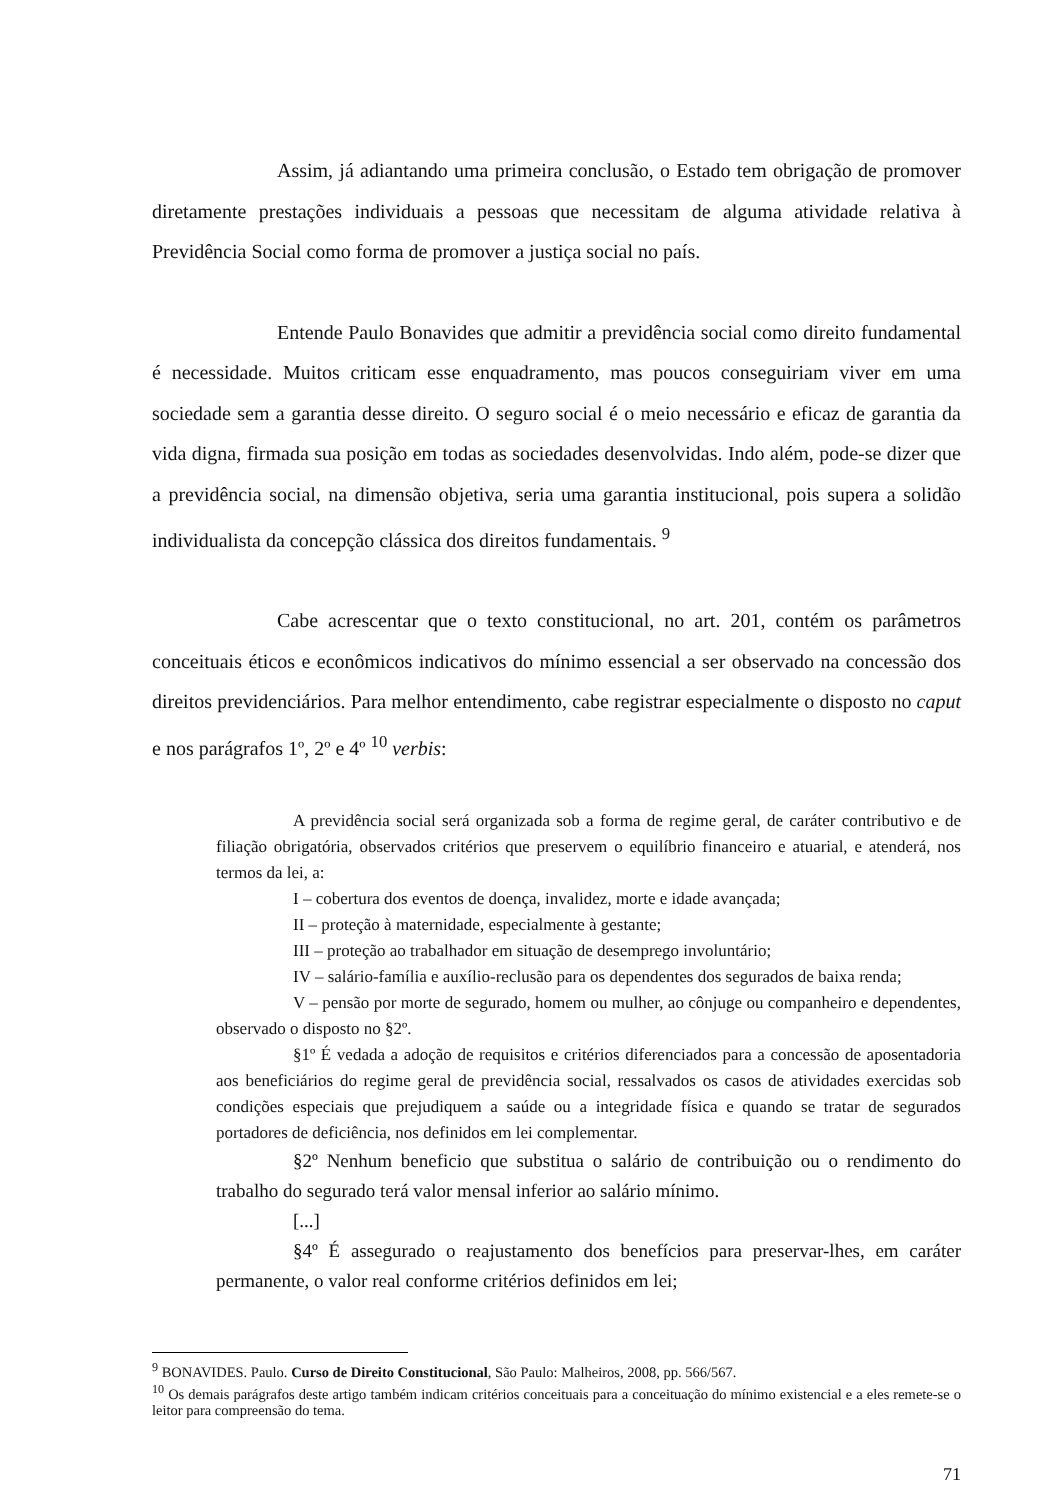Assim, já adiantando uma primeira conclusão, o Estado tem obrigação de promover diretamente prestações individuais a pessoas que necessitam de alguma atividade relativa à Previdência Social como forma de promover a justiça social no país.
Entende Paulo Bonavides que admitir a previdência social como direito fundamental é necessidade. Muitos criticam esse enquadramento, mas poucos conseguiriam viver em uma sociedade sem a garantia desse direito. O seguro social é o meio necessário e eficaz de garantia da vida digna, firmada sua posição em todas as sociedades desenvolvidas. Indo além, pode-se dizer que a previdência social, na dimensão objetiva, seria uma garantia institucional, pois supera a solidão individualista da concepção clássica dos direitos fundamentais. <sup>9</sup>
Cabe acrescentar que o texto constitucional, no art. 201, contém os parâmetros conceituais éticos e econômicos indicativos do mínimo essencial a ser observado na concessão dos direitos previdenciários. Para melhor entendimento, cabe registrar especialmente o disposto no caput e nos parágrafos 1º, 2º e 4º <sup>10</sup> verbis:
A previdência social será organizada sob a forma de regime geral, de caráter contributivo e de filiação obrigatória, observados critérios que preservem o equilíbrio financeiro e atuarial, e atenderá, nos termos da lei, a:
I – cobertura dos eventos de doença, invalidez, morte e idade avançada;
II – proteção à maternidade, especialmente à gestante;
III – proteção ao trabalhador em situação de desemprego involuntário;
IV – salário-família e auxílio-reclusão para os dependentes dos segurados de baixa renda;
V – pensão por morte de segurado, homem ou mulher, ao cônjuge ou companheiro e dependentes, observado o disposto no §2º.
§1º É vedada a adoção de requisitos e critérios diferenciados para a concessão de aposentadoria aos beneficiários do regime geral de previdência social, ressalvados os casos de atividades exercidas sob condições especiais que prejudiquem a saúde ou a integridade física e quando se tratar de segurados portadores de deficiência, nos definidos em lei complementar.
§2º Nenhum beneficio que substitua o salário de contribuição ou o rendimento do trabalho do segurado terá valor mensal inferior ao salário mínimo.
[...]
§4º É assegurado o reajustamento dos benefícios para preservar-lhes, em caráter permanente, o valor real conforme critérios definidos em lei;
<sup>9</sup> BONAVIDES. Paulo. Curso de Direito Constitucional, São Paulo: Malheiros, 2008, pp. 566/567.
<sup>10</sup> Os demais parágrafos deste artigo também indicam critérios conceituais para a conceituação do mínimo existencial e a eles remete-se o leitor para compreensão do tema.
71